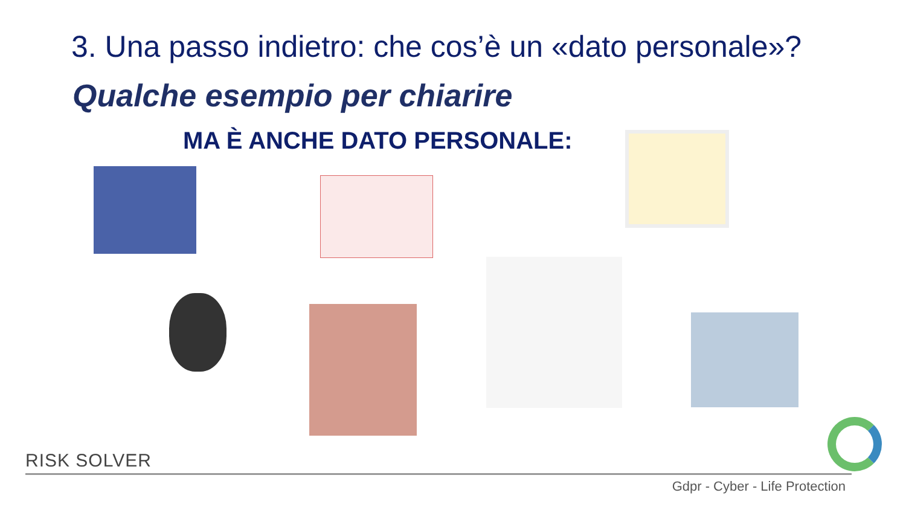3. Una passo indietro: che cos’è un «dato personale»?
Qualche esempio per chiarire
MA È ANCHE DATO PERSONALE:
RISK SOLVER
Gdpr - Cyber - Life Protection